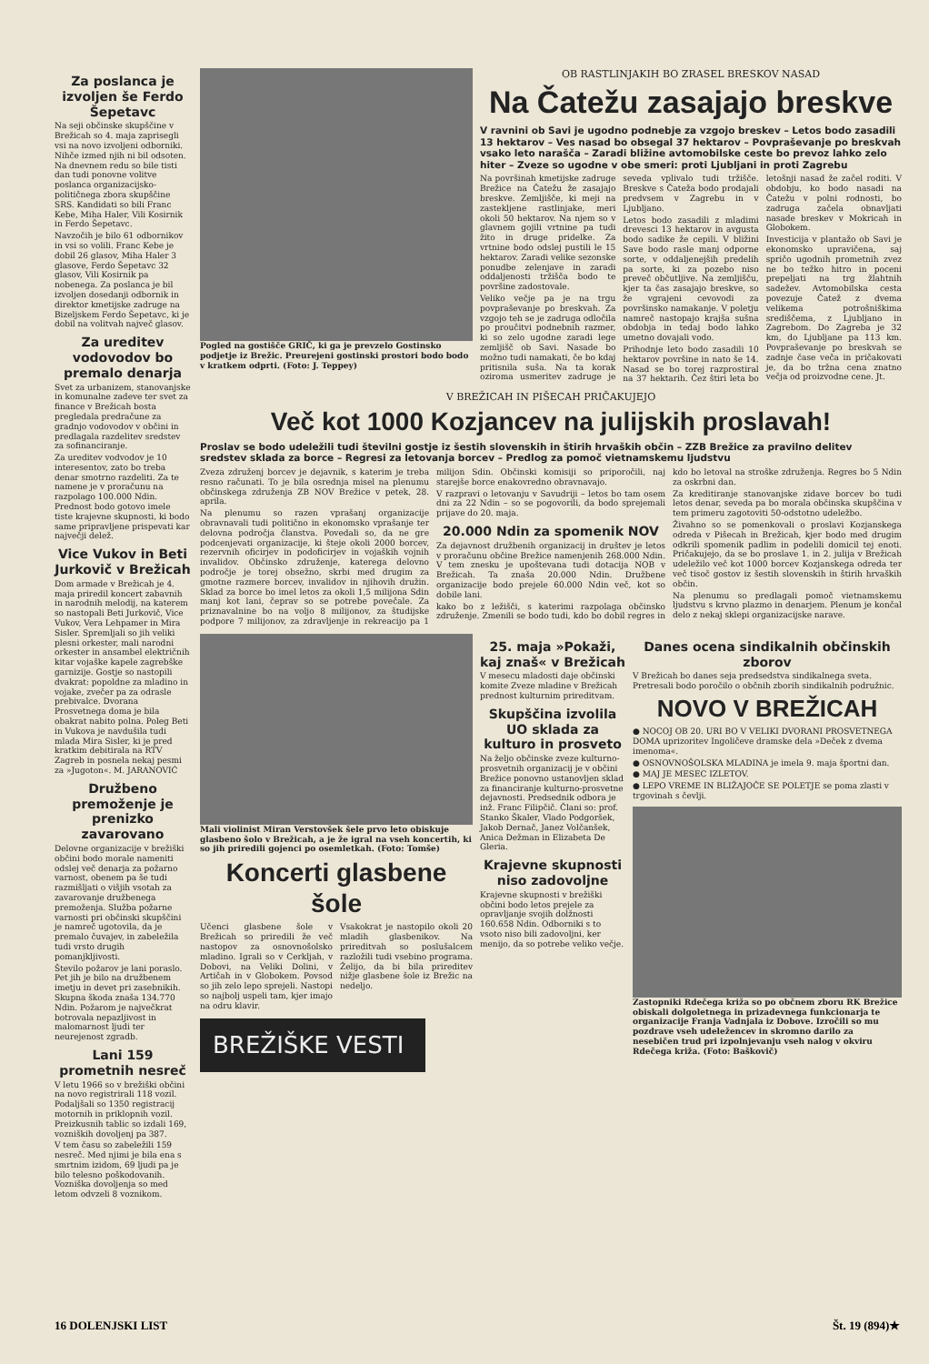Za poslanca je izvoljen še Ferdo Šepetavc
Na seji občinske skupščine v Brežicah so 4. maja zaprisegli vsi na novo izvoljeni odborniki. Nihče izmed njih ni bil odsoten. Na dnevnem redu so bile tisti dan tudi ponovne volitve poslanca organizacijsko-političnega zbora skupščine SRS. Kandidati so bili Franc Kebe, Miha Haler, Vili Kosirnik in Ferdo Šepetavc.
Navzočih je bilo 61 odbornikov in vsi so volili. Franc Kebe je dobil 26 glasov, Miha Haler 3 glasove, Ferdo Šepetavc 32 glasov, Vili Kosirnik pa nobenega. Za poslanca je bil izvoljen dosedanji odbornik in direktor kmetijske zadruge na Bizeljskem Ferdo Šepetavc, ki je dobil na volitvah največ glasov.
Za ureditev vodovodov bo premalo denarja
Svet za urbanizem, stanovanjske in komunalne zadeve ter svet za finance v Brežicah bosta pregledala predračune za gradnjo vodovodov v občini in predlagala razdelitev sredstev za sofinanciranje.
Za ureditev vodvodov je 10 interesentov, zato bo treba denar smotrno razdeliti. Za te namene je v proračunu na razpolago 100.000 Ndin. Prednost bodo gotovo imele tiste krajevne skupnosti, ki bodo same pripravljene prispevati kar največji delež.
Vice Vukov in Beti Jurkovič v Brežicah
Dom armade v Brežicah je 4. maja priredil koncert zabavnih in narodnih melodij, na katerem so nastopali Beti Jurkovič, Vice Vukov, Vera Lehpamer in Mira Sisler. Spremljali so jih veliki plesni orkester, mali narodni orkester in ansambel električnih kitar vojaške kapele zagrebške garnizije. Gostje so nastopili dvakrat: popoldne za mladino in vojake, zvečer pa za odrasle prebivalce. Dvorana Prosvetnega doma je bila obakrat nabito polna. Poleg Beti in Vukova je navdušila tudi mlada Mira Sisler, ki je pred kratkim debitirala na RTV Zagreb in posnela nekaj pesmi za »Jugoton«. M. JARANOVIĆ
Družbeno premoženje je prenizko zavarovano
Delovne organizacije v brežiški občini bodo morale nameniti odslej več denarja za požarno varnost, obenem pa še tudi razmišljati o višjih vsotah za zavarovanje družbenega premoženja. Služba požarne varnosti pri občinski skupščini je namreč ugotovila, da je premalo čuvajev, in zabeležila tudi vrsto drugih pomanjkljivosti.
Število požarov je lani poraslo. Pet jih je bilo na družbenem imetju in devet pri zasebnikih. Skupna škoda znaša 134.770 Ndin. Požarom je največkrat botrovala nepazljivost in malomarnost ljudi ter neurejenost zgradb.
Lani 159 prometnih nesreč
V letu 1966 so v brežiški občini na novo registrirali 118 vozil. Podaljšali so 1350 registracij motornih in priklopnih vozil. Preizkusnih tablic so izdali 169, vozniških dovoljenj pa 387.
V tem času so zabeležili 159 nesreč. Med njimi je bila ena s smrtnim izidom, 69 ljudi pa je bilo telesno poškodovanih. Vozniška dovoljenja so med letom odvzeli 8 voznikom.
Pogled na gostišče GRIČ, ki ga je prevzelo Gostinsko podjetje iz Brežic. Preurejeni gostinski prostori bodo bodo v kratkem odprti. (Foto: J. Teppey)
OB RASTLINJAKIH BO ZRASEL BRESKOV NASAD
Na Čatežu zasajajo breskve
V ravnini ob Savi je ugodno podnebje za vzgojo breskev – Letos bodo zasadili 13 hektarov – Ves nasad bo obsegal 37 hektarov – Povpraševanje po breskvah vsako leto narašča – Zaradi bližine avtomobilske ceste bo prevoz lahko zelo hiter – Zveze so ugodne v obe smeri: proti Ljubljani in proti Zagrebu
Na površinah kmetijske zadruge Brežice na Čatežu že zasajajo breskve. Zemljišče, ki meji na zastekljene rastlinjake, meri okoli 50 hektarov. Na njem so v glavnem gojili vrtnine pa tudi žito in druge pridelke. Za vrtnine bodo odslej pustili le 15 hektarov. Zaradi velike sezonske ponudbe zelenjave in zaradi oddaljenosti tržišča bodo te površine zadostovale.
Veliko večje pa je na trgu povpraševanje po breskvah. Za vzgojo teh se je zadruga odločila po proučitvi podnebnih razmer, ki so zelo ugodne zaradi lege zemljišč ob Savi. Nasade bo možno tudi namakati, če bo kdaj pritisnila suša. Na ta korak oziroma usmeritev zadruge je seveda vplivalo tudi tržišče. Breskve s Čateža bodo prodajali predvsem v Zagrebu in v Ljubljano.
Letos bodo zasadili z mladimi drevesci 13 hektarov in avgusta bodo sadike že cepili. V bližini Save bodo rasle manj odporne sorte, v oddaljenejših predelih pa sorte, ki za pozebo niso preveč občutljive. Na zemljišču, kjer ta čas zasajajo breskve, so že vgrajeni cevovodi za površinsko namakanje. V poletju namreč nastopajo krajša sušna obdobja in tedaj bodo lahko umetno dovajali vodo.
Prihodnje leto bodo zasadili 10 hektarov površine in nato še 14. Nasad se bo torej razprostiral na 37 hektarih. Čez štiri leta bo letošnji nasad že začel roditi. V obdobju, ko bodo nasadi na Čatežu v polni rodnosti, bo zadruga začela obnavljati nasade breskev v Mokricah in Globokem.
Investicija v plantažo ob Savi je ekonomsko upravičena, saj spričo ugodnih prometnih zvez ne bo težko hitro in poceni prepeljati na trg žlahtnih sadežev. Avtomobilska cesta povezuje Čatež z dvema velikema potrošniškima središčema, z Ljubljano in Zagrebom. Do Zagreba je 32 km, do Ljubljane pa 113 km. Povpraševanje po breskvah se zadnje čase veča in pričakovati je, da bo tržna cena znatno večja od proizvodne cene. Jt.
V BREŽICAH IN PIŠECAH PRIČAKUJEJO
Več kot 1000 Kozjancev na julijskih proslavah!
Proslav se bodo udeležili tudi številni gostje iz šestih slovenskih in štirih hrvaških občin – ZZB Brežice za pravilno delitev sredstev sklada za borce – Regresi za letovanja borcev – Predlog za pomoč vietnamskemu ljudstvu
Zveza združenj borcev je dejavnik, s katerim je treba resno računati. To je bila osrednja misel na plenumu občinskega združenja ZB NOV Brežice v petek, 28. aprila.
Na plenumu so razen vprašanj organizacije obravnavali tudi politično in ekonomsko vprašanje ter delovna področja članstva. Povedali so, da ne gre podcenjevati organizacije, ki šteje okoli 2000 borcev, rezervnih oficirjev in podoficirjev in vojaških vojnih invalidov. Občinsko združenje, katerega delovno področje je torej obsežno, skrbi med drugim za gmotne razmere borcev, invalidov in njihovih družin. Sklad za borce bo imel letos za okoli 1,5 milijona Sdin manj kot lani, čeprav so se potrebe povečale. Za priznavalnine bo na voljo 8 milijonov, za študijske podpore 7 milijonov, za zdravljenje in rekreacijo pa 1 milijon Sdin. Občinski komisiji so priporočili, naj starejše borce enakovredno obravnavajo.
V razpravi o letovanju v Savudriji – letos bo tam osem dni za 22 Ndin – so se pogovorili, da bodo sprejemali prijave do 20. maja.
20.000 Ndin za spomenik NOV
Za dejavnost družbenih organizacij in društev je letos v proračunu občine Brežice namenjenih 268.000 Ndin. V tem znesku je upoštevana tudi dotacija NOB v Brežicah. Ta znaša 20.000 Ndin. Družbene organizacije bodo prejele 60.000 Ndin več, kot so dobile lani.
kako bo z ležišči, s katerimi razpolaga občinsko združenje. Zmenili se bodo tudi, kdo bo dobil regres in kdo bo letoval na stroške združenja. Regres bo 5 Ndin za oskrbni dan.
Za kreditiranje stanovanjske zidave borcev bo tudi letos denar, seveda pa bo morala občinska skupščina v tem primeru zagotoviti 50-odstotno udeležbo.
Živahno so se pomenkovali o proslavi Kozjanskega odreda v Pišecah in Brežicah, kjer bodo med drugim odkrili spomenik padlim in podelili domicil tej enoti. Pričakujejo, da se bo proslave 1. in 2. julija v Brežicah udeležilo več kot 1000 borcev Kozjanskega odreda ter več tisoč gostov iz šestih slovenskih in štirih hrvaških občin.
Na plenumu so predlagali pomoč vietnamskemu ljudstvu s krvno plazmo in denarjem. Plenum je končal delo z nekaj sklepi organizacijske narave.
Mali violinist Miran Verstovšek šele prvo leto obiskuje glasbeno šolo v Brežicah, a je že igral na vseh koncertih, ki so jih priredili gojenci po osemletkah. (Foto: Tomše)
Koncerti glasbene šole
Učenci glasbene šole v Brežicah so priredili že več nastopov za osnovnošolsko mladino. Igrali so v Cerkljah, v Dobovi, na Veliki Dolini, v Artičah in v Globokem. Povsod so jih zelo lepo sprejeli. Nastopi so najbolj uspeli tam, kjer imajo na odru klavir.
Vsakokrat je nastopilo okoli 20 mladih glasbenikov. Na prireditvah so poslušalcem razložili tudi vsebino programa. Želijo, da bi bila prireditev nižje glasbene šole iz Brežic na nedeljo.
BREŽIŠKE VESTI
25. maja »Pokaži, kaj znaš« v Brežicah
V mesecu mladosti daje občinski komite Zveze mladine v Brežicah prednost kulturnim prireditvam.
Skupščina izvolila UO sklada za kulturo in prosveto
Na željo občinske zveze kulturno-prosvetnih organizacij je v občini Brežice ponovno ustanovljen sklad za financiranje kulturno-prosvetne dejavnosti. Predsednik odbora je inž. Franc Filipčič. Člani so: prof. Stanko Škaler, Vlado Podgoršek, Jakob Dernač, Janez Volčanšek, Anica Dežman in Elizabeta De Gleria.
Krajevne skupnosti niso zadovoljne
Krajevne skupnosti v brežiški občini bodo letos prejele za opravljanje svojih dolžnosti 160.658 Ndin. Odborniki s to vsoto niso bili zadovoljni, ker menijo, da so potrebe veliko večje.
Danes ocena sindikalnih občinskih zborov
V Brežicah bo danes seja predsedstva sindikalnega sveta. Pretresali bodo poročilo o občnih zborih sindikalnih podružnic.
NOVO V BREŽICAH
● NOCOJ OB 20. URI BO V VELIKI DVORANI PROSVETNEGA DOMA uprizoritev Ingoličeve dramske dela »Deček z dvema imenoma«.
● OSNOVNOŠOLSKA MLADINA je imela 9. maja športni dan.
● MAJ JE MESEC IZLETOV.
● LEPO VREME IN BLIŽAJOČE SE POLETJE se poma zlasti v trgovinah s čevlji.
Zastopniki Rdečega križa so po občnem zboru RK Brežice obiskali dolgoletnega in prizadevnega funkcionarja te organizacije Franja Vadnjala iz Dobove. Izročili so mu pozdrave vseh udeležencev in skromno darilo za nesebičen trud pri izpolnjevanju vseh nalog v okviru Rdečega križa. (Foto: Baškovič)
16 DOLENJSKI LIST Št. 19 (894)★